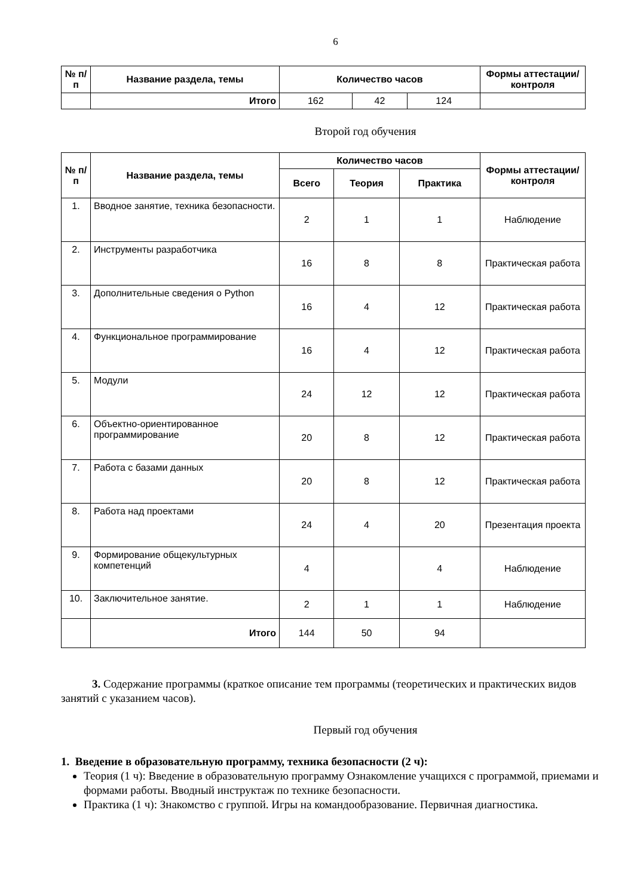6
| № п/п | Название раздела, темы | Количество часов | | | Формы аттестации/ контроля |
| --- | --- | --- | --- | --- | --- |
| | Итого | 162 | 42 | 124 | |
Второй год обучения
| № п/п | Название раздела, темы | Количество часов | | | Формы аттестации/ контроля |
| --- | --- | --- | --- | --- | --- |
| | | Всего | Теория | Практика | |
| 1. | Вводное занятие, техника безопасности. | 2 | 1 | 1 | Наблюдение |
| 2. | Инструменты разработчика | 16 | 8 | 8 | Практическая работа |
| 3. | Дополнительные сведения о Python | 16 | 4 | 12 | Практическая работа |
| 4. | Функциональное программирование | 16 | 4 | 12 | Практическая работа |
| 5. | Модули | 24 | 12 | 12 | Практическая работа |
| 6. | Объектно-ориентированное программирование | 20 | 8 | 12 | Практическая работа |
| 7. | Работа с базами данных | 20 | 8 | 12 | Практическая работа |
| 8. | Работа над проектами | 24 | 4 | 20 | Презентация проекта |
| 9. | Формирование общекультурных компетенций | 4 | | 4 | Наблюдение |
| 10. | Заключительное занятие. | 2 | 1 | 1 | Наблюдение |
| | Итого | 144 | 50 | 94 | |
3. Содержание программы (краткое описание тем программы (теоретических и практических видов занятий с указанием часов).
Первый год обучения
1. Введение в образовательную программу, техника безопасности (2 ч):
Теория (1 ч): Введение в образовательную программу Ознакомление учащихся с программой, приемами и формами работы. Вводный инструктаж по технике безопасности.
Практика (1 ч): Знакомство с группой. Игры на командообразование. Первичная диагностика.